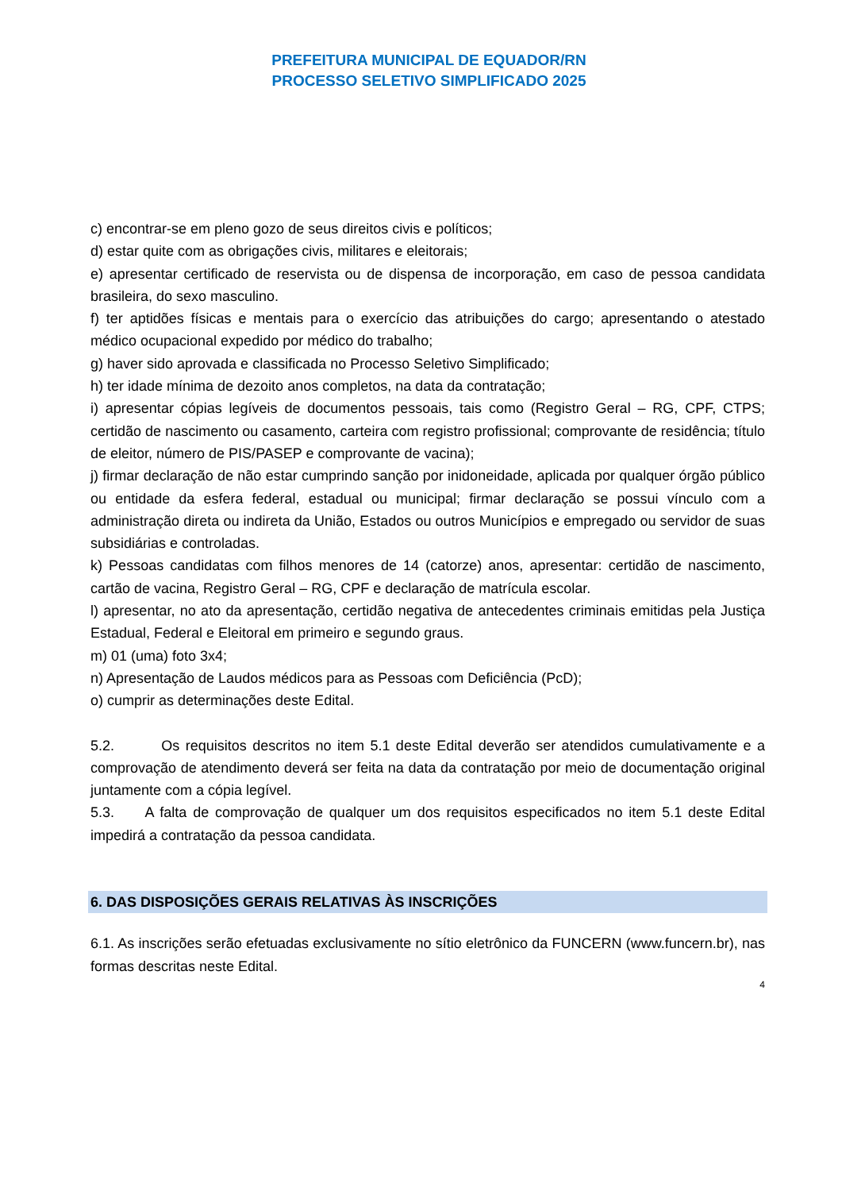PREFEITURA MUNICIPAL DE EQUADOR/RN
PROCESSO SELETIVO SIMPLIFICADO 2025
c) encontrar-se em pleno gozo de seus direitos civis e políticos;
d) estar quite com as obrigações civis, militares e eleitorais;
e) apresentar certificado de reservista ou de dispensa de incorporação, em caso de pessoa candidata brasileira, do sexo masculino.
f) ter aptidões físicas e mentais para o exercício das atribuições do cargo; apresentando o atestado médico ocupacional expedido por médico do trabalho;
g) haver sido aprovada e classificada no Processo Seletivo Simplificado;
h) ter idade mínima de dezoito anos completos, na data da contratação;
i) apresentar cópias legíveis de documentos pessoais, tais como (Registro Geral – RG, CPF, CTPS; certidão de nascimento ou casamento, carteira com registro profissional; comprovante de residência; título de eleitor, número de PIS/PASEP e comprovante de vacina);
j) firmar declaração de não estar cumprindo sanção por inidoneidade, aplicada por qualquer órgão público ou entidade da esfera federal, estadual ou municipal; firmar declaração se possui vínculo com a administração direta ou indireta da União, Estados ou outros Municípios e empregado ou servidor de suas subsidiárias e controladas.
k) Pessoas candidatas com filhos menores de 14 (catorze) anos, apresentar: certidão de nascimento, cartão de vacina, Registro Geral – RG, CPF e declaração de matrícula escolar.
l) apresentar, no ato da apresentação, certidão negativa de antecedentes criminais emitidas pela Justiça Estadual, Federal e Eleitoral em primeiro e segundo graus.
m) 01 (uma) foto 3x4;
n) Apresentação de Laudos médicos para as Pessoas com Deficiência (PcD);
o) cumprir as determinações deste Edital.
5.2. Os requisitos descritos no item 5.1 deste Edital deverão ser atendidos cumulativamente e a comprovação de atendimento deverá ser feita na data da contratação por meio de documentação original juntamente com a cópia legível.
5.3. A falta de comprovação de qualquer um dos requisitos especificados no item 5.1 deste Edital impedirá a contratação da pessoa candidata.
6. DAS DISPOSIÇÕES GERAIS RELATIVAS ÀS INSCRIÇÕES
6.1. As inscrições serão efetuadas exclusivamente no sítio eletrônico da FUNCERN (www.funcern.br), nas formas descritas neste Edital.
4